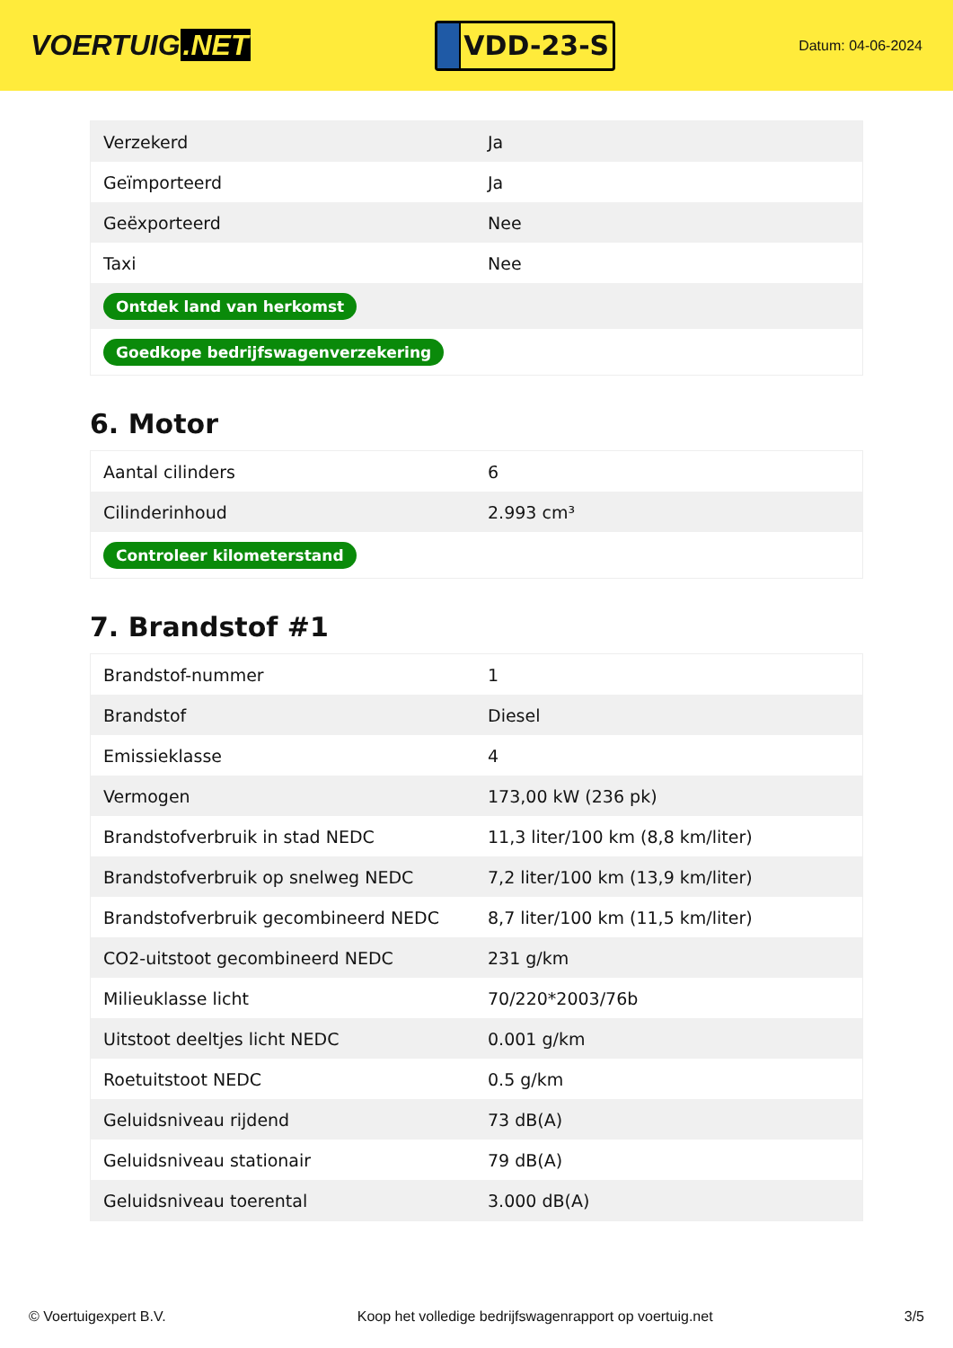VOERTUIG.NET
VDD-23-S
Datum: 04-06-2024
| Verzekerd | Ja |
| Geïmporteerd | Ja |
| Geëxporteerd | Nee |
| Taxi | Nee |
| Ontdek land van herkomst | |
| Goedkope bedrijfswagenverzekering | |
6. Motor
| Aantal cilinders | 6 |
| Cilinderinhoud | 2.993 cm³ |
| Controleer kilometerstand | |
7. Brandstof #1
| Brandstof-nummer | 1 |
| Brandstof | Diesel |
| Emissieklasse | 4 |
| Vermogen | 173,00 kW (236 pk) |
| Brandstofverbruik in stad NEDC | 11,3 liter/100 km (8,8 km/liter) |
| Brandstofverbruik op snelweg NEDC | 7,2 liter/100 km (13,9 km/liter) |
| Brandstofverbruik gecombineerd NEDC | 8,7 liter/100 km (11,5 km/liter) |
| CO2-uitstoot gecombineerd NEDC | 231 g/km |
| Milieuklasse licht | 70/220*2003/76b |
| Uitstoot deeltjes licht NEDC | 0.001 g/km |
| Roetuitstoot NEDC | 0.5 g/km |
| Geluidsniveau rijdend | 73 dB(A) |
| Geluidsniveau stationair | 79 dB(A) |
| Geluidsniveau toerental | 3.000 dB(A) |
© Voertuigexpert B.V. Koop het volledige bedrijfswagenrapport op voertuig.net 3/5